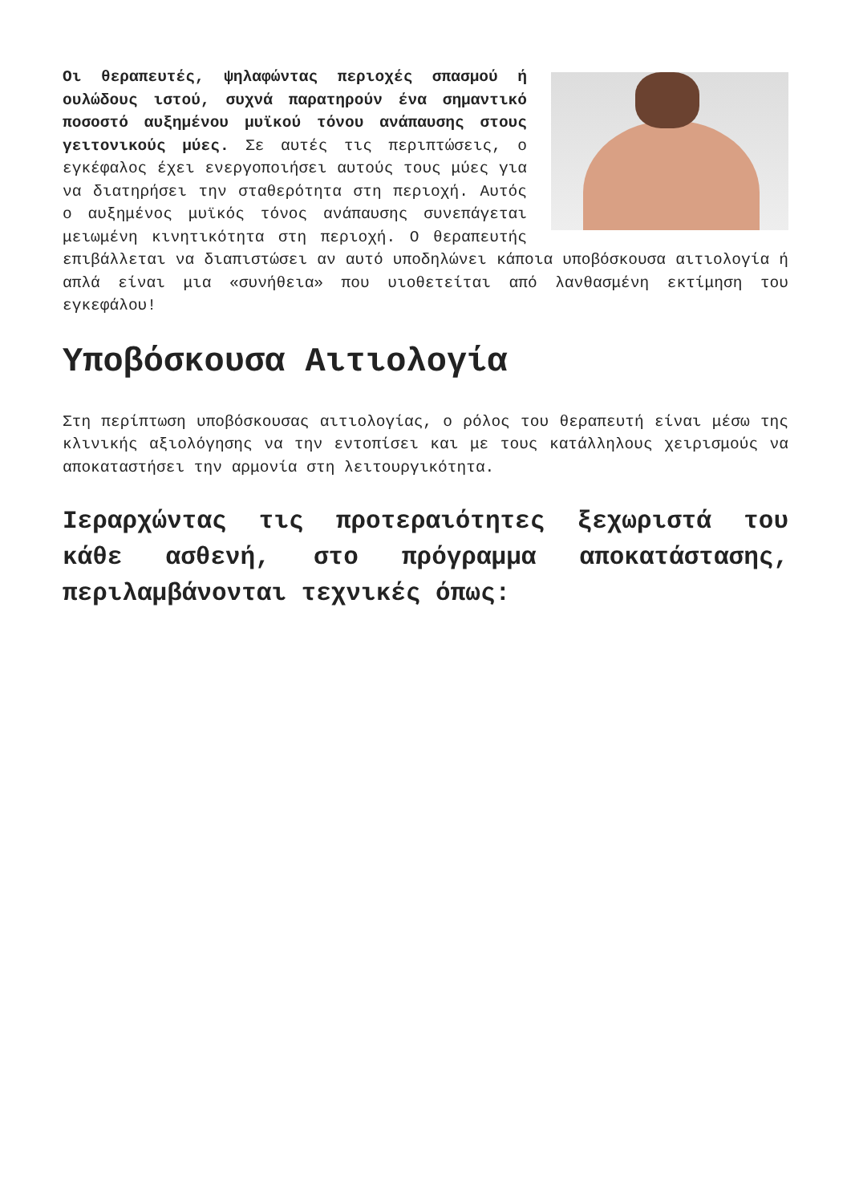Οι θεραπευτές, ψηλαφώντας περιοχές σπασμού ή ουλώδους ιστού, συχνά παρατηρούν ένα σημαντικό ποσοστό αυξημένου μυϊκού τόνου ανάπαυσης στους γειτονικούς μύες. Σε αυτές τις περιπτώσεις, ο εγκέφαλος έχει ενεργοποιήσει αυτούς τους μύες για να διατηρήσει την σταθερότητα στη περιοχή. Αυτός ο αυξημένος μυϊκός τόνος ανάπαυσης συνεπάγεται μειωμένη κινητικότητα στη περιοχή. Ο θεραπευτής επιβάλλεται να διαπιστώσει αν αυτό υποδηλώνει κάποια υποβόσκουσα αιτιολογία ή απλά είναι μια «συνήθεια» που υιοθετείται από λανθασμένη εκτίμηση του εγκεφάλου!
Υποβόσκουσα Αιτιολογία
Στη περίπτωση υποβόσκουσας αιτιολογίας, ο ρόλος του θεραπευτή είναι μέσω της κλινικής αξιολόγησης να την εντοπίσει και με τους κατάλληλους χειρισμούς να αποκαταστήσει την αρμονία στη λειτουργικότητα.
Ιεραρχώντας τις προτεραιότητες ξεχωριστά του κάθε ασθενή, στο πρόγραμμα αποκατάστασης, περιλαμβάνονται τεχνικές όπως: